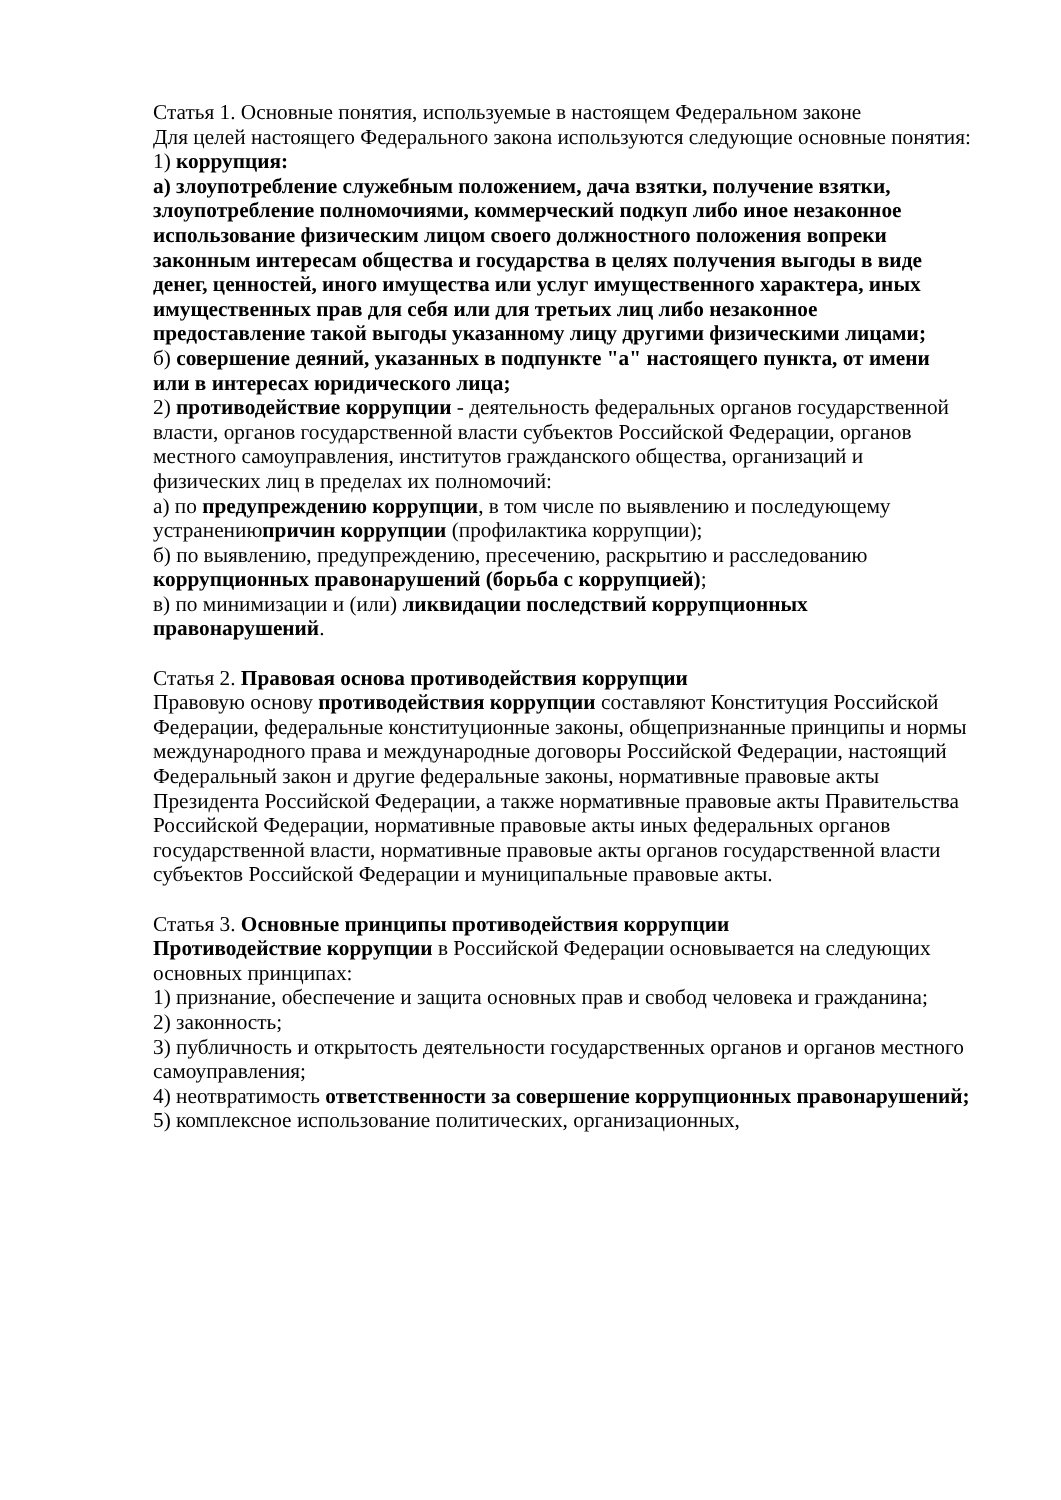Статья 1. Основные понятия, используемые в настоящем Федеральном законе
Для целей настоящего Федерального закона используются следующие основные понятия:
1) коррупция:
а) злоупотребление служебным положением, дача взятки, получение взятки, злоупотребление полномочиями, коммерческий подкуп либо иное незаконное использование физическим лицом своего должностного положения вопреки законным интересам общества и государства в целях получения выгоды в виде денег, ценностей, иного имущества или услуг имущественного характера, иных имущественных прав для себя или для третьих лиц либо незаконное предоставление такой выгоды указанному лицу другими физическими лицами;
б) совершение деяний, указанных в подпункте "а" настоящего пункта, от имени или в интересах юридического лица;
2) противодействие коррупции - деятельность федеральных органов государственной власти, органов государственной власти субъектов Российской Федерации, органов местного самоуправления, институтов гражданского общества, организаций и физических лиц в пределах их полномочий:
а) по предупреждению коррупции, в том числе по выявлению и последующему устранениюпричин коррупции (профилактика коррупции);
б) по выявлению, предупреждению, пресечению, раскрытию и расследованию коррупционных правонарушений (борьба с коррупцией);
в) по минимизации и (или) ликвидации последствий коррупционных правонарушений.
Статья 2. Правовая основа противодействия коррупции
Правовую основу противодействия коррупции составляют Конституция Российской Федерации, федеральные конституционные законы, общепризнанные принципы и нормы международного права и международные договоры Российской Федерации, настоящий Федеральный закон и другие федеральные законы, нормативные правовые акты Президента Российской Федерации, а также нормативные правовые акты Правительства Российской Федерации, нормативные правовые акты иных федеральных органов государственной власти, нормативные правовые акты органов государственной власти субъектов Российской Федерации и муниципальные правовые акты.
Статья 3. Основные принципы противодействия коррупции
Противодействие коррупции в Российской Федерации основывается на следующих основных принципах:
1) признание, обеспечение и защита основных прав и свобод человека и гражданина;
2) законность;
3) публичность и открытость деятельности государственных органов и органов местного самоуправления;
4) неотвратимость ответственности за совершение коррупционных правонарушений;
5) комплексное использование политических, организационных,